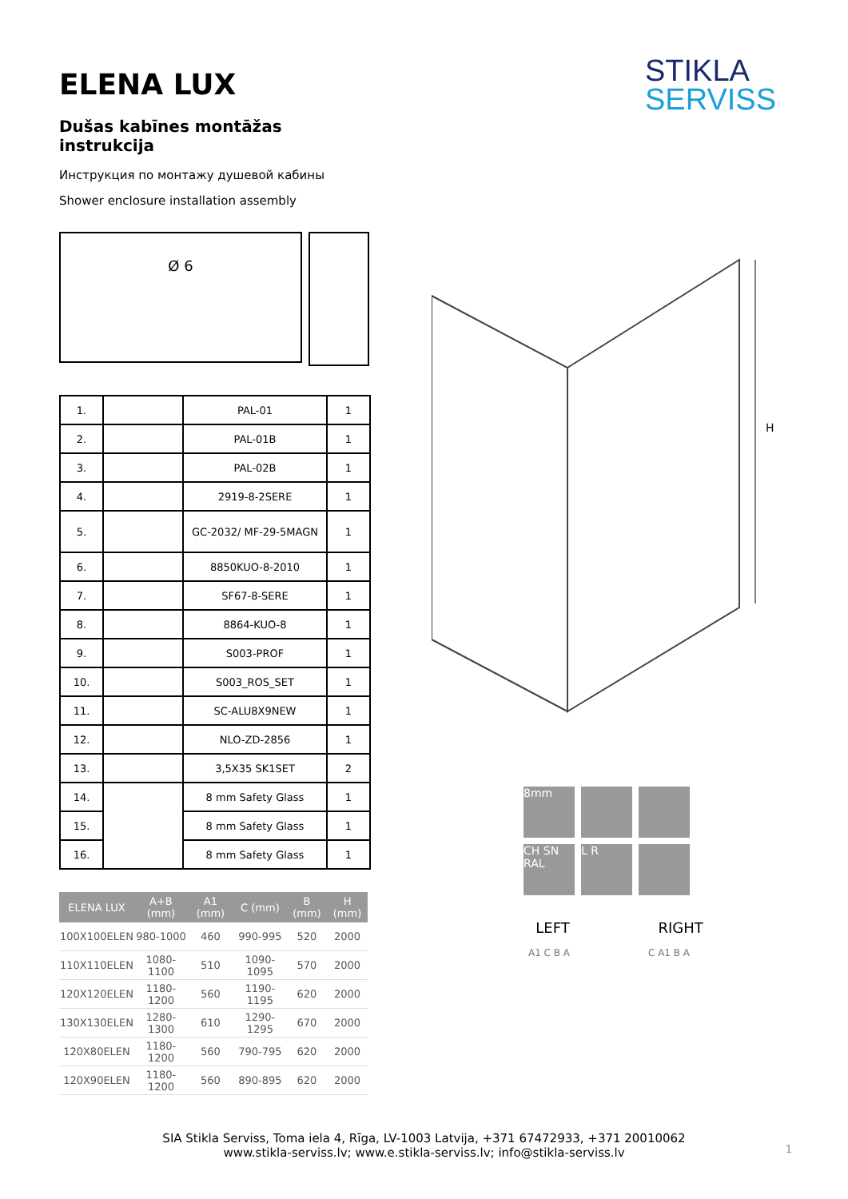STIKLA
SERVISS
ELENA LUX
Dušas kabīnes montāžas instrukcija
Инструкция по монтажу душевой кабины
Shower enclosure installation assembly
Ø 6
| 1. | | PAL-01 | 1 |
| 2. | | PAL-01B | 1 |
| 3. | | PAL-02B | 1 |
| 4. | | 2919-8-2SERE | 1 |
| 5. | | GC-2032/ MF-29-5MAGN | 1 |
| 6. | | 8850KUO-8-2010 | 1 |
| 7. | | SF67-8-SERE | 1 |
| 8. | | 8864-KUO-8 | 1 |
| 9. | | S003-PROF | 1 |
| 10. | | S003_ROS_SET | 1 |
| 11. | | SC-ALU8X9NEW | 1 |
| 12. | | NLO-ZD-2856 | 1 |
| 13. | | 3,5X35 SK1SET | 2 |
| 14. | | 8 mm Safety Glass | 1 |
| 15. | | 8 mm Safety Glass | 1 |
| 16. | | 8 mm Safety Glass | 1 |
| ELENA LUX | A+B (mm) | A1 (mm) | C (mm) | B (mm) | H (mm) |
| --- | --- | --- | --- | --- | --- |
| 100X100ELEN | 980-1000 | 460 | 990-995 | 520 | 2000 |
| 110X110ELEN | 1080-1100 | 510 | 1090-1095 | 570 | 2000 |
| 120X120ELEN | 1180-1200 | 560 | 1190-1195 | 620 | 2000 |
| 130X130ELEN | 1280-1300 | 610 | 1290-1295 | 670 | 2000 |
| 120X80ELEN | 1180-1200 | 560 | 790-795 | 620 | 2000 |
| 120X90ELEN | 1180-1200 | 560 | 890-895 | 620 | 2000 |
H
8mm
CH SN RAL
L R
LEFT RIGHT
A1 C B A C A1 B A
SIA Stikla Serviss, Toma iela 4, Rīga, LV-1003 Latvija, +371 67472933, +371 20010062
www.stikla-serviss.lv; www.e.stikla-serviss.lv; info@stikla-serviss.lv
1